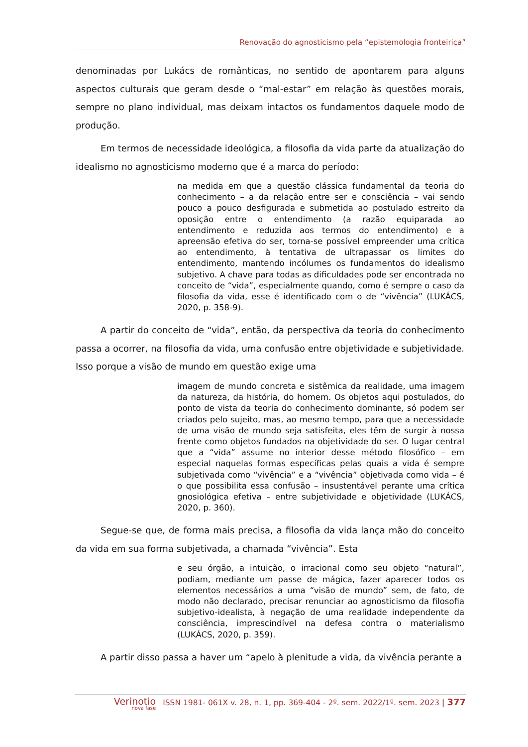Renovação do agnosticismo pela “epistemologia fronteiriça”
denominadas por Lukács de românticas, no sentido de apontarem para alguns aspectos culturais que geram desde o “mal-estar” em relação às questões morais, sempre no plano individual, mas deixam intactos os fundamentos daquele modo de produção.
Em termos de necessidade ideológica, a filosofia da vida parte da atualização do idealismo no agnosticismo moderno que é a marca do período:
na medida em que a questão clássica fundamental da teoria do conhecimento – a da relação entre ser e consciência – vai sendo pouco a pouco desfigurada e submetida ao postulado estreito da oposição entre o entendimento (a razão equiparada ao entendimento e reduzida aos termos do entendimento) e a apreensão efetiva do ser, torna-se possível empreender uma crítica ao entendimento, à tentativa de ultrapassar os limites do entendimento, mantendo incólumes os fundamentos do idealismo subjetivo. A chave para todas as dificuldades pode ser encontrada no conceito de “vida”, especialmente quando, como é sempre o caso da filosofia da vida, esse é identificado com o de “vivência” (LUKÁCS, 2020, p. 358-9).
A partir do conceito de “vida”, então, da perspectiva da teoria do conhecimento passa a ocorrer, na filosofia da vida, uma confusão entre objetividade e subjetividade. Isso porque a visão de mundo em questão exige uma
imagem de mundo concreta e sistêmica da realidade, uma imagem da natureza, da história, do homem. Os objetos aqui postulados, do ponto de vista da teoria do conhecimento dominante, só podem ser criados pelo sujeito, mas, ao mesmo tempo, para que a necessidade de uma visão de mundo seja satisfeita, eles têm de surgir à nossa frente como objetos fundados na objetividade do ser. O lugar central que a “vida” assume no interior desse método filosófico – em especial naquelas formas específicas pelas quais a vida é sempre subjetivada como “vivência” e a “vivência” objetivada como vida – é o que possibilita essa confusão – insustentável perante uma crítica gnosiológica efetiva – entre subjetividade e objetividade (LUKÁCS, 2020, p. 360).
Segue-se que, de forma mais precisa, a filosofia da vida lança mão do conceito da vida em sua forma subjetivada, a chamada “vivência”. Esta
e seu órgão, a intuição, o irracional como seu objeto “natural”, podiam, mediante um passe de mágica, fazer aparecer todos os elementos necessários a uma “visão de mundo” sem, de fato, de modo não declarado, precisar renunciar ao agnosticismo da filosofia subjetivo-idealista, à negação de uma realidade independente da consciência, imprescindível na defesa contra o materialismo (LUKÁCS, 2020, p. 359).
A partir disso passa a haver um “apelo à plenitude a vida, da vivência perante a
Verinotio
nova fase
ISSN 1981- 061X v. 28, n. 1, pp. 369-404 - 2º. sem. 2022/1º. sem. 2023 | 377